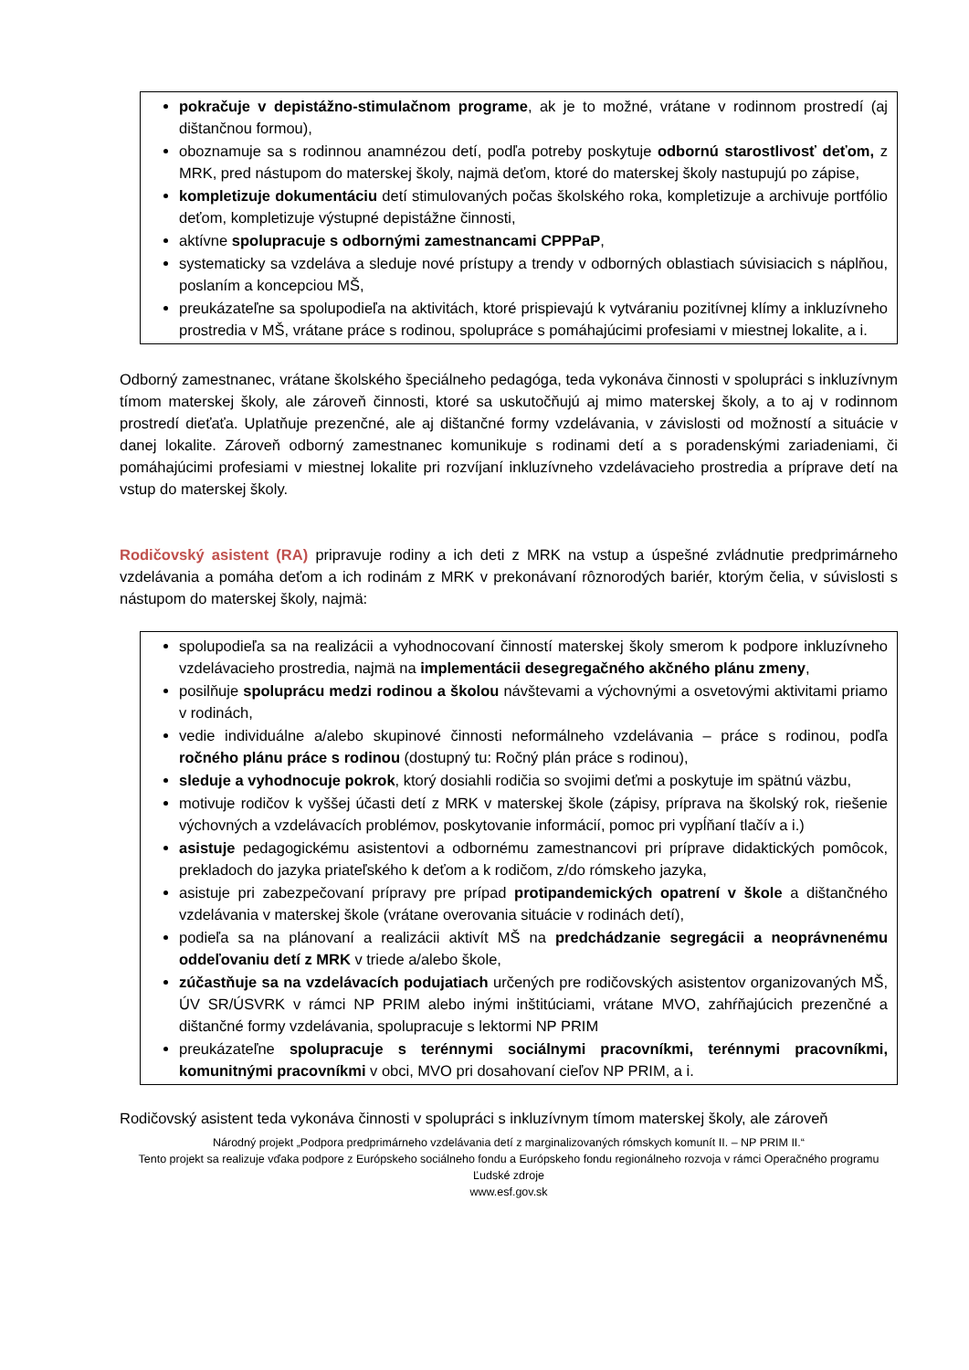pokračuje v depistážno-stimulačnom programe, ak je to možné, vrátane v rodinnom prostredí (aj dištančnou formou),
oboznamuje sa s rodinnou anamnézou detí, podľa potreby poskytuje odbornú starostlivosť deťom, z MRK, pred nástupom do materskej školy, najmä deťom, ktoré do materskej školy nastupujú po zápise,
kompletizuje dokumentáciu detí stimulovaných počas školského roka, kompletizuje a archivuje portfólio deťom, kompletizuje výstupné depistážne činnosti,
aktívne spolupracuje s odbornými zamestnancami CPPPaP,
systematicky sa vzdeláva a sleduje nové prístupy a trendy v odborných oblastiach súvisiacich s náplňou, poslaním a koncepciou MŠ,
preukázateľne sa spolupodieľa na aktivitách, ktoré prispievajú k vytváraniu pozitívnej klímy a inkluzívneho prostredia v MŠ, vrátane práce s rodinou, spolupráce s pomáhajúcimi profesiami v miestnej lokalite, a i.
Odborný zamestnanec, vrátane školského špeciálneho pedagóga, teda vykonáva činnosti v spolupráci s inkluzívnym tímom materskej školy, ale zároveň činnosti, ktoré sa uskutočňujú aj mimo materskej školy, a to aj v rodinnom prostredí dieťaťa. Uplatňuje prezenčné, ale aj dištančné formy vzdelávania, v závislosti od možností a situácie v danej lokalite. Zároveň odborný zamestnanec komunikuje s rodinami detí a s poradenskými zariadeniami, či pomáhajúcimi profesiami v miestnej lokalite pri rozvíjaní inkluzívneho vzdelávacieho prostredia a príprave detí na vstup do materskej školy.
Rodičovský asistent (RA) pripravuje rodiny a ich deti z MRK na vstup a úspešné zvládnutie predprimárneho vzdelávania a pomáha deťom a ich rodinám z MRK v prekonávaní rôznorodých bariér, ktorým čelia, v súvislosti s nástupom do materskej školy, najmä:
spolupodieľa sa na realizácii a vyhodnocovaní činností materskej školy smerom k podpore inkluzívneho vzdelávacieho prostredia, najmä na implementácii desegregačného akčného plánu zmeny,
posilňuje spoluprácu medzi rodinou a školou návštevami a výchovnými a osvetovými aktivitami priamo v rodinách,
vedie individuálne a/alebo skupinové činnosti neformálneho vzdelávania – práce s rodinou, podľa ročného plánu práce s rodinou (dostupný tu: Ročný plán práce s rodinou),
sleduje a vyhodnocuje pokrok, ktorý dosiahli rodičia so svojimi deťmi a poskytuje im spätnú väzbu,
motivuje rodičov k vyššej účasti detí z MRK v materskej škole (zápisy, príprava na školský rok, riešenie výchovných a vzdelávacích problémov, poskytovanie informácií, pomoc pri vypĺňaní tlačív a i.)
asistuje pedagogickému asistentovi a odbornému zamestnancovi pri príprave didaktických pomôcok, prekladoch do jazyka priateľského k deťom a k rodičom, z/do rómskeho jazyka,
asistuje pri zabezpečovaní prípravy pre prípad protipandemických opatrení v škole a dištančného vzdelávania v materskej škole (vrátane overovania situácie v rodinách detí),
podieľa sa na plánovaní a realizácii aktivít MŠ na predchádzanie segregácii a neoprávnenému oddeľovaniu detí z MRK v triede a/alebo škole,
zúčastňuje sa na vzdelávacích podujatiach určených pre rodičovských asistentov organizovaných MŠ, ÚV SR/ÚSVRK v rámci NP PRIM alebo inými inštitúciami, vrátane MVO, zahŕňajúcich prezenčné a dištančné formy vzdelávania, spolupracuje s lektormi NP PRIM
preukázateľne spolupracuje s terénnymi sociálnymi pracovníkmi, terénnymi pracovníkmi, komunitnými pracovníkmi v obci, MVO pri dosahovaní cieľov NP PRIM, a i.
Rodičovský asistent teda vykonáva činnosti v spolupráci s inkluzívnym tímom materskej školy, ale zároveň
Národný projekt „Podpora predprimárneho vzdelávania detí z marginalizovaných rómskych komunít II. – NP PRIM II.“
Tento projekt sa realizuje vďaka podpore z Európskeho sociálneho fondu a Európskeho fondu regionálneho rozvoja v rámci Operačného programu Ľudské zdroje
www.esf.gov.sk